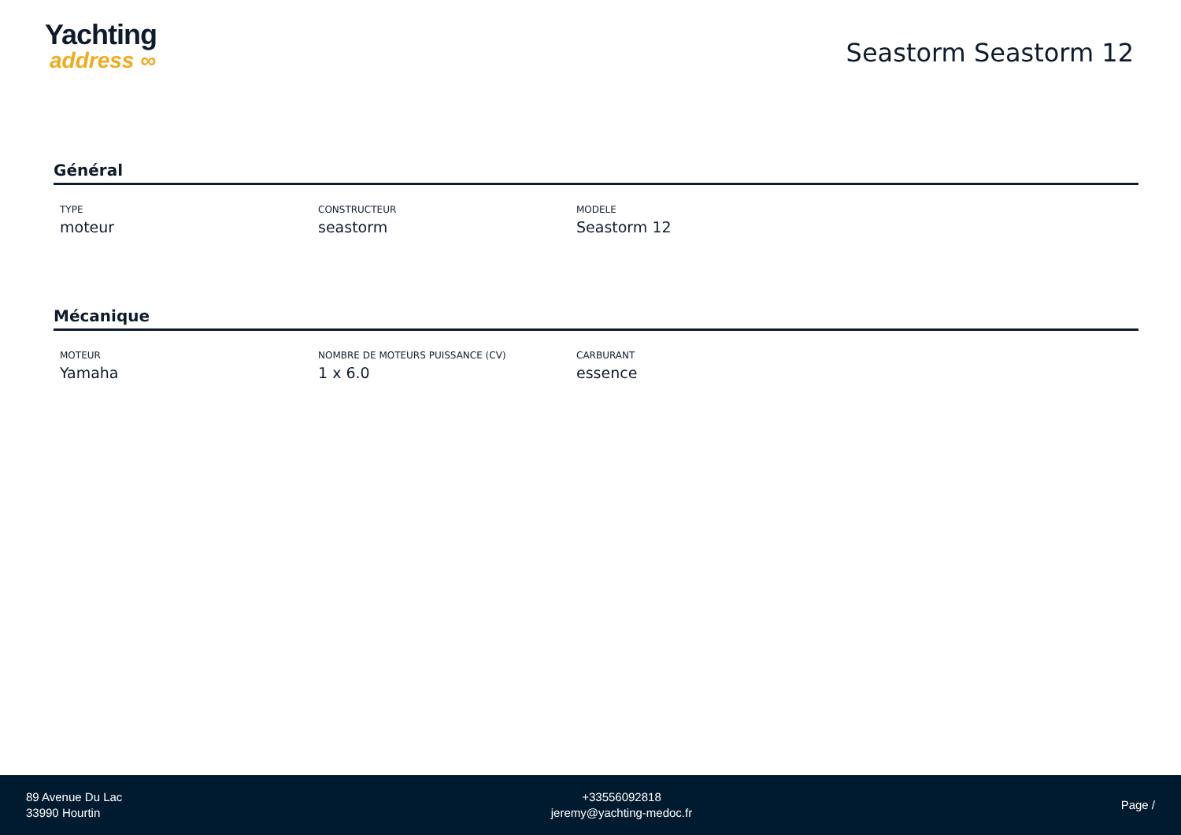Yachting
address ∞
Seastorm Seastorm 12
Général
TYPE
moteur
CONSTRUCTEUR
seastorm
MODELE
Seastorm 12
Mécanique
MOTEUR
Yamaha
NOMBRE DE MOTEURS PUISSANCE (CV)
1 x 6.0
CARBURANT
essence
89 Avenue Du Lac
33990 Hourtin
+33556092818
jeremy@yachting-medoc.fr
Page /